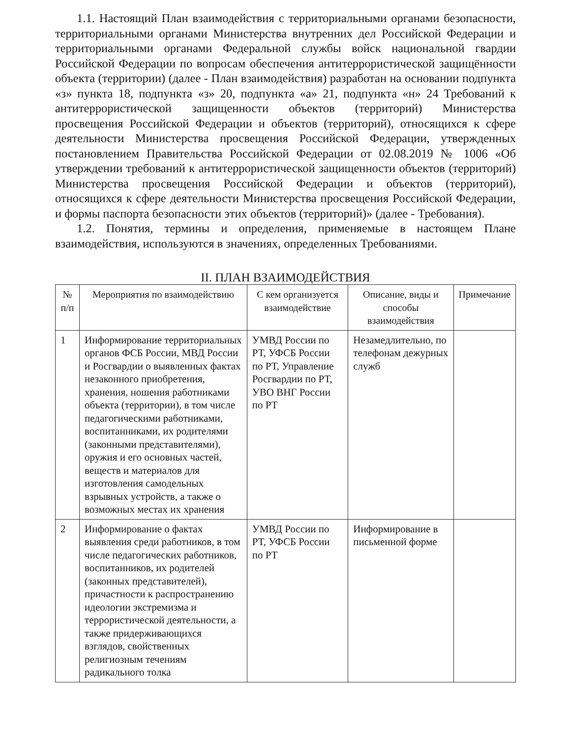1.1. Настоящий План взаимодействия с территориальными органами безопасности, территориальными органами Министерства внутренних дел Российской Федерации и территориальными органами Федеральной службы войск национальной гвардии Российской Федерации по вопросам обеспечения антитеррористической защищённости объекта (территории) (далее - План взаимодействия) разработан на основании подпункта «з» пункта 18, подпункта «з» 20, подпункта «а» 21, подпункта «н» 24 Требований к антитеррористической защищенности объектов (территорий) Министерства просвещения Российской Федерации и объектов (территорий), относящихся к сфере деятельности Министерства просвещения Российской Федерации, утвержденных постановлением Правительства Российской Федерации от 02.08.2019 № 1006 «Об утверждении требований к антитеррористической защищенности объектов (территорий) Министерства просвещения Российской Федерации и объектов (территорий), относящихся к сфере деятельности Министерства просвещения Российской Федерации, и формы паспорта безопасности этих объектов (территорий)» (далее - Требования).
1.2. Понятия, термины и определения, применяемые в настоящем Плане взаимодействия, используются в значениях, определенных Требованиями.
II. ПЛАН ВЗАИМОДЕЙСТВИЯ
| № п/п | Мероприятия по взаимодействию | С кем организуется взаимодействие | Описание, виды и способы взаимодействия | Примечание |
| --- | --- | --- | --- | --- |
| 1 | Информирование территориальных органов ФСБ России, МВД России и Росгвардии о выявленных фактах незаконного приобретения, хранения, ношения работниками объекта (территории), в том числе педагогическими работниками, воспитанниками, их родителями (законными представителями), оружия и его основных частей, веществ и материалов для изготовления самодельных взрывных устройств, а также о возможных местах их хранения | УМВД России по РТ, УФСБ России по РТ, Управление Росгвардии по РТ, УВО ВНГ России по РТ | Незамедлительно, по телефонам дежурных служб | |
| 2 | Информирование о фактах выявления среди работников, в том числе педагогических работников, воспитанников, их родителей (законных представителей), причастности к распространению идеологии экстремизма и террористической деятельности, а также придерживающихся взглядов, свойственных религиозным течениям радикального толка | УМВД России по РТ, УФСБ России по РТ | Информирование в письменной форме | |